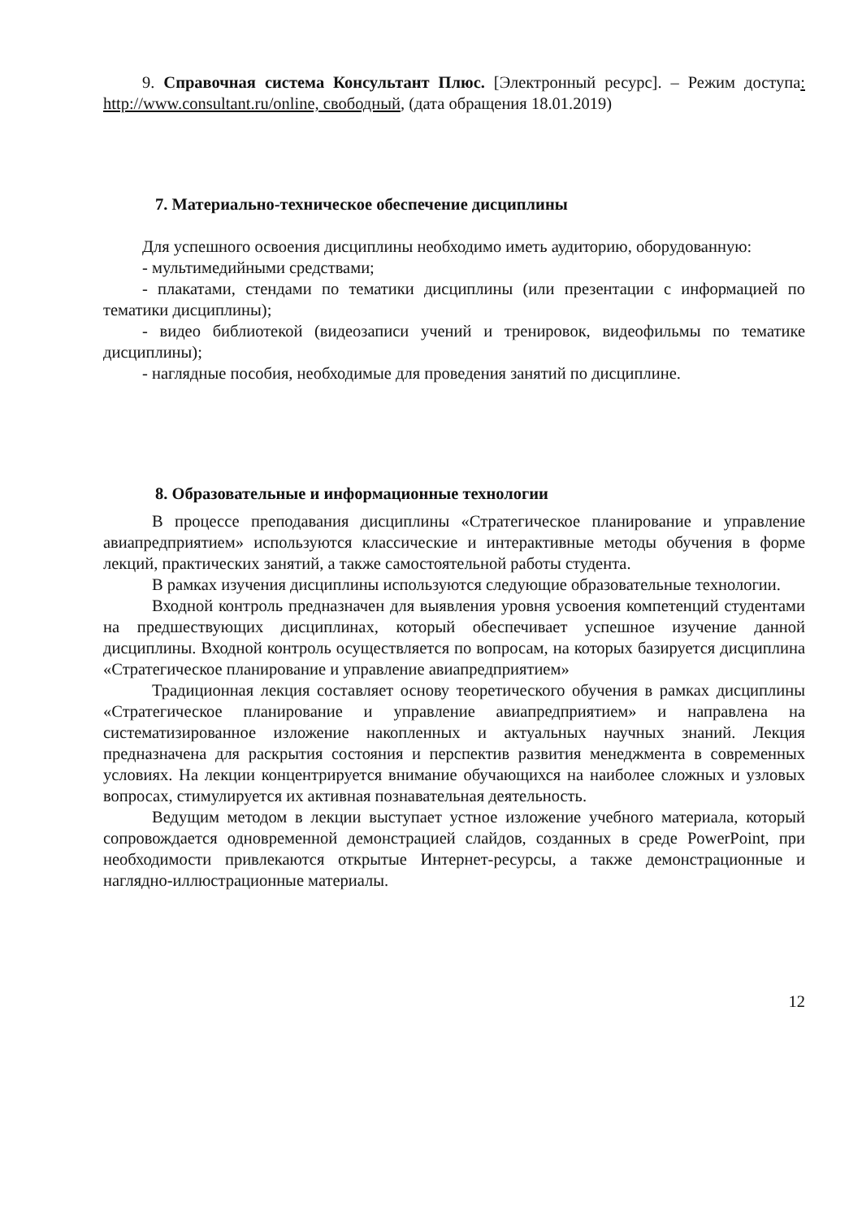9. Справочная система Консультант Плюс. [Электронный ресурс]. – Режим доступа: http://www.consultant.ru/online, свободный, (дата обращения 18.01.2019)
7. Материально-техническое обеспечение дисциплины
Для успешного освоения дисциплины необходимо иметь аудиторию, оборудованную:
- мультимедийными средствами;
- плакатами, стендами по тематики дисциплины (или презентации с информацией по тематики дисциплины);
- видео библиотекой (видеозаписи учений и тренировок, видеофильмы по тематике дисциплины);
- наглядные пособия, необходимые для проведения занятий по дисциплине.
8. Образовательные и информационные технологии
В процессе преподавания дисциплины «Стратегическое планирование и управление авиапредприятием» используются классические и интерактивные методы обучения в форме лекций, практических занятий, а также самостоятельной работы студента.
В рамках изучения дисциплины используются следующие образовательные технологии.
Входной контроль предназначен для выявления уровня усвоения компетенций студентами на предшествующих дисциплинах, который обеспечивает успешное изучение данной дисциплины. Входной контроль осуществляется по вопросам, на которых базируется дисциплина «Стратегическое планирование и управление авиапредприятием»
Традиционная лекция составляет основу теоретического обучения в рамках дисциплины «Стратегическое планирование и управление авиапредприятием» и направлена на систематизированное изложение накопленных и актуальных научных знаний. Лекция предназначена для раскрытия состояния и перспектив развития менеджмента в современных условиях. На лекции концентрируется внимание обучающихся на наиболее сложных и узловых вопросах, стимулируется их активная познавательная деятельность.
Ведущим методом в лекции выступает устное изложение учебного материала, который сопровождается одновременной демонстрацией слайдов, созданных в среде PowerPoint, при необходимости привлекаются открытые Интернет-ресурсы, а также демонстрационные и наглядно-иллюстрационные материалы.
12